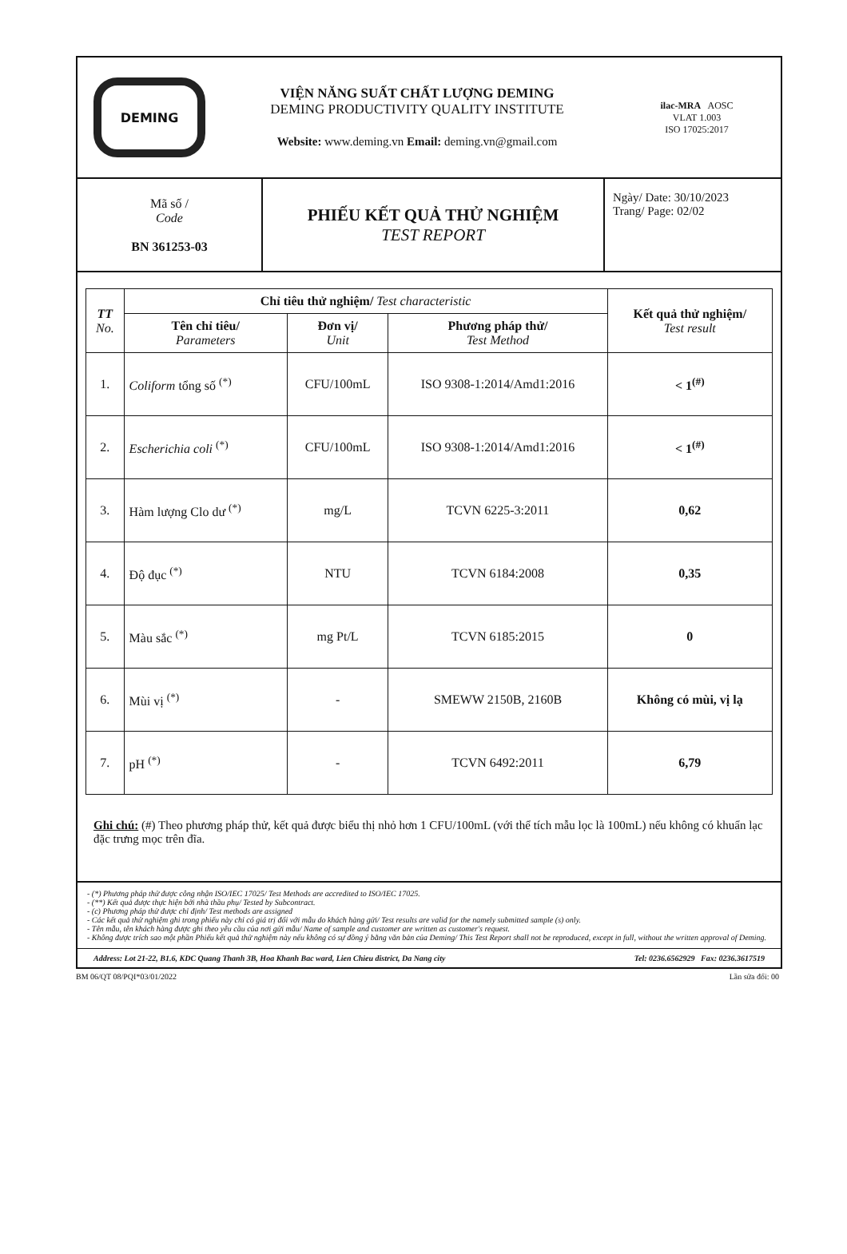DEMING
VIỆN NĂNG SUẤT CHẤT LƯỢNG DEMING
DEMING PRODUCTIVITY QUALITY INSTITUTE
Website: www.deming.vn Email: deming.vn@gmail.com
ilac-MRA AOSC
VLAT 1.003
ISO 17025:2017
Mã số /
Code
BN 361253-03
PHIẾU KẾT QUẢ THỬ NGHIỆM
TEST REPORT
Ngày/ Date: 30/10/2023
Trang/ Page: 02/02
| TT No. | Chỉ tiêu thử nghiệm/ Test characteristic | | | Kết quả thử nghiệm/ Test result |
| --- | --- | --- | --- | --- |
| | Tên chỉ tiêu/ Parameters | Đơn vị/ Unit | Phương pháp thử/ Test Method | |
| 1. | Coliform tổng số <sup>(*)</sup> | CFU/100mL | ISO 9308-1:2014/Amd1:2016 | < 1<sup>(#)</sup> |
| 2. | Escherichia coli <sup>(*)</sup> | CFU/100mL | ISO 9308-1:2014/Amd1:2016 | < 1<sup>(#)</sup> |
| 3. | Hàm lượng Clo dư <sup>(*)</sup> | mg/L | TCVN 6225-3:2011 | 0,62 |
| 4. | Độ đục <sup>(*)</sup> | NTU | TCVN 6184:2008 | 0,35 |
| 5. | Màu sắc <sup>(*)</sup> | mg Pt/L | TCVN 6185:2015 | 0 |
| 6. | Mùi vị <sup>(*)</sup> | - | SMEWW 2150B, 2160B | Không có mùi, vị lạ |
| 7. | pH <sup>(*)</sup> | - | TCVN 6492:2011 | 6,79 |
Ghi chú: (#) Theo phương pháp thử, kết quả được biểu thị nhỏ hơn 1 CFU/100mL (với thể tích mẫu lọc là 100mL) nếu không có khuẩn lạc đặc trưng mọc trên đĩa.
- (*) Phương pháp thử được công nhận ISO/IEC 17025/ Test Methods are accredited to ISO/IEC 17025.
- (**) Kết quả được thực hiện bởi nhà thầu phụ/ Tested by Subcontract.
- (c) Phương pháp thử được chỉ định/ Test methods are assigned
- Các kết quả thử nghiệm ghi trong phiếu này chỉ có giá trị đối với mẫu do khách hàng gửi/ Test results are valid for the namely submitted sample (s) only.
- Tên mẫu, tên khách hàng được ghi theo yêu cầu của nơi gửi mẫu/ Name of sample and customer are written as customer's request.
- Không được trích sao một phần Phiếu kết quả thử nghiệm này nếu không có sự đồng ý bằng văn bản của Deming/ This Test Report shall not be reproduced, except in full, without the written approval of Deming.
Address: Lot 21-22, B1.6, KDC Quang Thanh 3B, Hoa Khanh Bac ward, Lien Chieu district, Da Nang city Tel: 0236.6562929 Fax: 0236.3617519
BM 06/QT 08/PQI*03/01/2022 Lần sửa đổi: 00